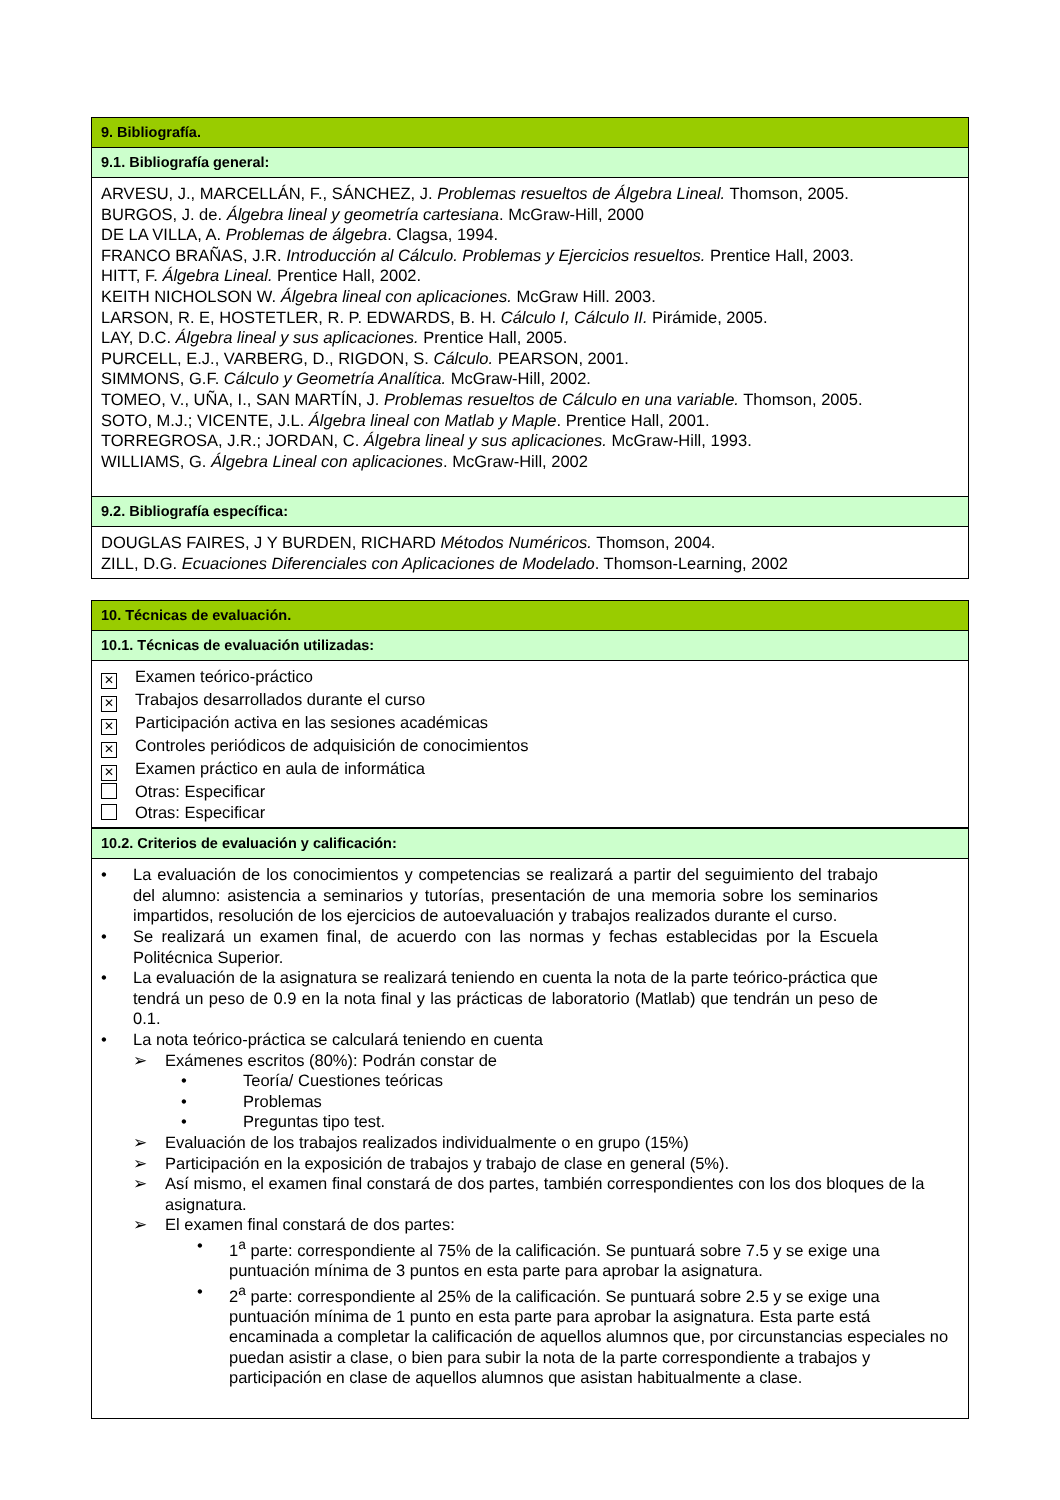9. Bibliografía.
9.1. Bibliografía general:
ARVESU, J., MARCELLÁN, F., SÁNCHEZ, J. Problemas resueltos de Álgebra Lineal. Thomson, 2005.
BURGOS, J. de. Álgebra lineal y geometría cartesiana. McGraw-Hill, 2000
DE LA VILLA, A. Problemas de álgebra. Clagsa, 1994.
FRANCO BRAÑAS, J.R. Introducción al Cálculo. Problemas y Ejercicios resueltos. Prentice Hall, 2003.
HITT, F. Álgebra Lineal. Prentice Hall, 2002.
KEITH NICHOLSON W. Álgebra lineal con aplicaciones. McGraw Hill. 2003.
LARSON, R. E, HOSTETLER, R. P. EDWARDS, B. H. Cálculo I, Cálculo II. Pirámide, 2005.
LAY, D.C. Álgebra lineal y sus aplicaciones. Prentice Hall, 2005.
PURCELL, E.J., VARBERG, D., RIGDON, S. Cálculo. PEARSON, 2001.
SIMMONS, G.F. Cálculo y Geometría Analítica. McGraw-Hill, 2002.
TOMEO, V., UÑA, I., SAN MARTÍN, J. Problemas resueltos de Cálculo en una variable. Thomson, 2005.
SOTO, M.J.; VICENTE, J.L. Álgebra lineal con Matlab y Maple. Prentice Hall, 2001.
TORREGROSA, J.R.; JORDAN, C. Álgebra lineal y sus aplicaciones. McGraw-Hill, 1993.
WILLIAMS, G. Álgebra Lineal con aplicaciones. McGraw-Hill, 2002
9.2. Bibliografía específica:
DOUGLAS FAIRES, J Y BURDEN, RICHARD Métodos Numéricos. Thomson, 2004.
ZILL, D.G. Ecuaciones Diferenciales con Aplicaciones de Modelado. Thomson-Learning, 2002
10. Técnicas de evaluación.
10.1. Técnicas de evaluación utilizadas:
✕ Examen teórico-práctico
✕ Trabajos desarrollados durante el curso
✕ Participación activa en las sesiones académicas
✕ Controles periódicos de adquisición de conocimientos
✕ Examen práctico en aula de informática
Otras: Especificar
Otras: Especificar
10.2. Criterios de evaluación y calificación:
• La evaluación de los conocimientos y competencias se realizará a partir del seguimiento del trabajo del alumno: asistencia a seminarios y tutorías, presentación de una memoria sobre los seminarios impartidos, resolución de los ejercicios de autoevaluación y trabajos realizados durante el curso.
• Se realizará un examen final, de acuerdo con las normas y fechas establecidas por la Escuela Politécnica Superior.
• La evaluación de la asignatura se realizará teniendo en cuenta la nota de la parte teórico-práctica que tendrá un peso de 0.9 en la nota final y las prácticas de laboratorio (Matlab) que tendrán un peso de 0.1.
• La nota teórico-práctica se calculará teniendo en cuenta
➢ Exámenes escritos (80%): Podrán constar de
• Teoría/ Cuestiones teóricas
• Problemas
• Preguntas tipo test.
➢ Evaluación de los trabajos realizados individualmente o en grupo (15%)
➢ Participación en la exposición de trabajos y trabajo de clase en general (5%).
➢ Así mismo, el examen final constará de dos partes, también correspondientes con los dos bloques de la asignatura.
➢ El examen final constará de dos partes:
• 1<sup>a</sup> parte: correspondiente al 75% de la calificación. Se puntuará sobre 7.5 y se exige una puntuación mínima de 3 puntos en esta parte para aprobar la asignatura.
• 2<sup>a</sup> parte: correspondiente al 25% de la calificación. Se puntuará sobre 2.5 y se exige una puntuación mínima de 1 punto en esta parte para aprobar la asignatura. Esta parte está encaminada a completar la calificación de aquellos alumnos que, por circunstancias especiales no puedan asistir a clase, o bien para subir la nota de la parte correspondiente a trabajos y participación en clase de aquellos alumnos que asistan habitualmente a clase.